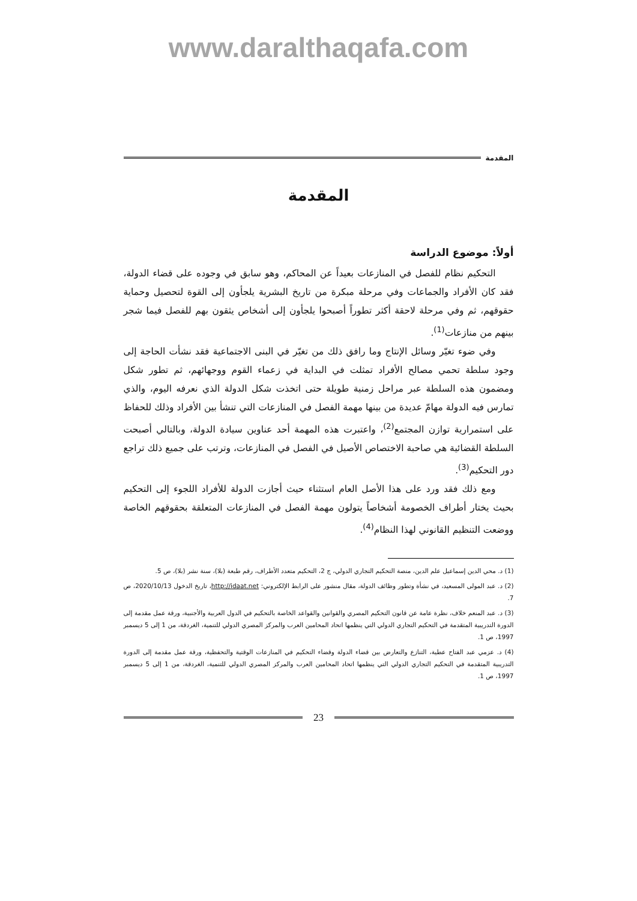www.daralthaqafa.com
المقدمة
المقدمة
أولاً: موضوع الدراسة
التحكيم نظام للفصل في المنازعات بعيداً عن المحاكم، وهو سابق في وجوده على قضاء الدولة، فقد كان الأفراد والجماعات وفي مرحلة مبكرة من تاريخ البشرية يلجأون إلى القوة لتحصيل وحماية حقوقهم، ثم وفي مرحلة لاحقة أكثر تطوراً أصبحوا يلجأون إلى أشخاص يثقون بهم للفصل فيما شجر بينهم من منازعات<sup>(1)</sup>.
وفي ضوء تغيّر وسائل الإنتاج وما رافق ذلك من تغيّر في البنى الاجتماعية فقد نشأت الحاجة إلى وجود سلطة تحمي مصالح الأفراد تمثلت في البداية في زعماء القوم ووجهائهم، ثم تطور شكل ومضمون هذه السلطة عبر مراحل زمنية طويلة حتى اتخذت شكل الدولة الذي نعرفه اليوم، والذي تمارس فيه الدولة مهامّ عديدة من بينها مهمة الفصل في المنازعات التي تنشأ بين الأفراد وذلك للحفاظ على استمرارية توازن المجتمع<sup>(2)</sup>، واعتبرت هذه المهمة أحد عناوين سيادة الدولة، وبالتالي أصبحت السلطة القضائية هي صاحبة الاختصاص الأصيل في الفصل في المنازعات، وترتب على جميع ذلك تراجع دور التحكيم<sup>(3)</sup>.
ومع ذلك فقد ورد على هذا الأصل العام استثناء حيث أجازت الدولة للأفراد اللجوء إلى التحكيم بحيث يختار أطراف الخصومة أشخاصاً يتولون مهمة الفصل في المنازعات المتعلقة بحقوقهم الخاصة ووضعت التنظيم القانوني لهذا النظام<sup>(4)</sup>.
(1) د. محي الدين إسماعيل علم الدين، منصة التحكيم التجاري الدولي، ج 2، التحكيم متعدد الأطراف، رقم طبعة (بلا)، سنة نشر (بلا)، ص 5.
(2) د. عبد المولى المسعيد، في نشأة وتطور وظائف الدولة، مقال منشور على الرابط الإلكتروني: http://idaat.net، تاريخ الدخول 2020/10/13، ص 7.
(3) د. عبد المنعم خلاف، نظرة عامة عن قانون التحكيم المصري والقوانين والقواعد الخاصة بالتحكيم في الدول العربية والأجنبية، ورقة عمل مقدمة إلى الدورة التدريبية المتقدمة في التحكيم التجاري الدولي التي ينظمها اتحاد المحامين العرب والمركز المصري الدولي للتنمية، الغردقة، من 1 إلى 5 ديسمبر 1997، ص 1.
(4) د. عزمي عبد الفتاح عطية، التنازع والتعارض بين قضاء الدولة وقضاء التحكيم في المنازعات الوقتية والتحفظية، ورقة عمل مقدمة إلى الدورة التدريبية المتقدمة في التحكيم التجاري الدولي التي ينظمها اتحاد المحامين العرب والمركز المصري الدولي للتنمية، الغردقة، من 1 إلى 5 ديسمبر 1997، ص 1.
23